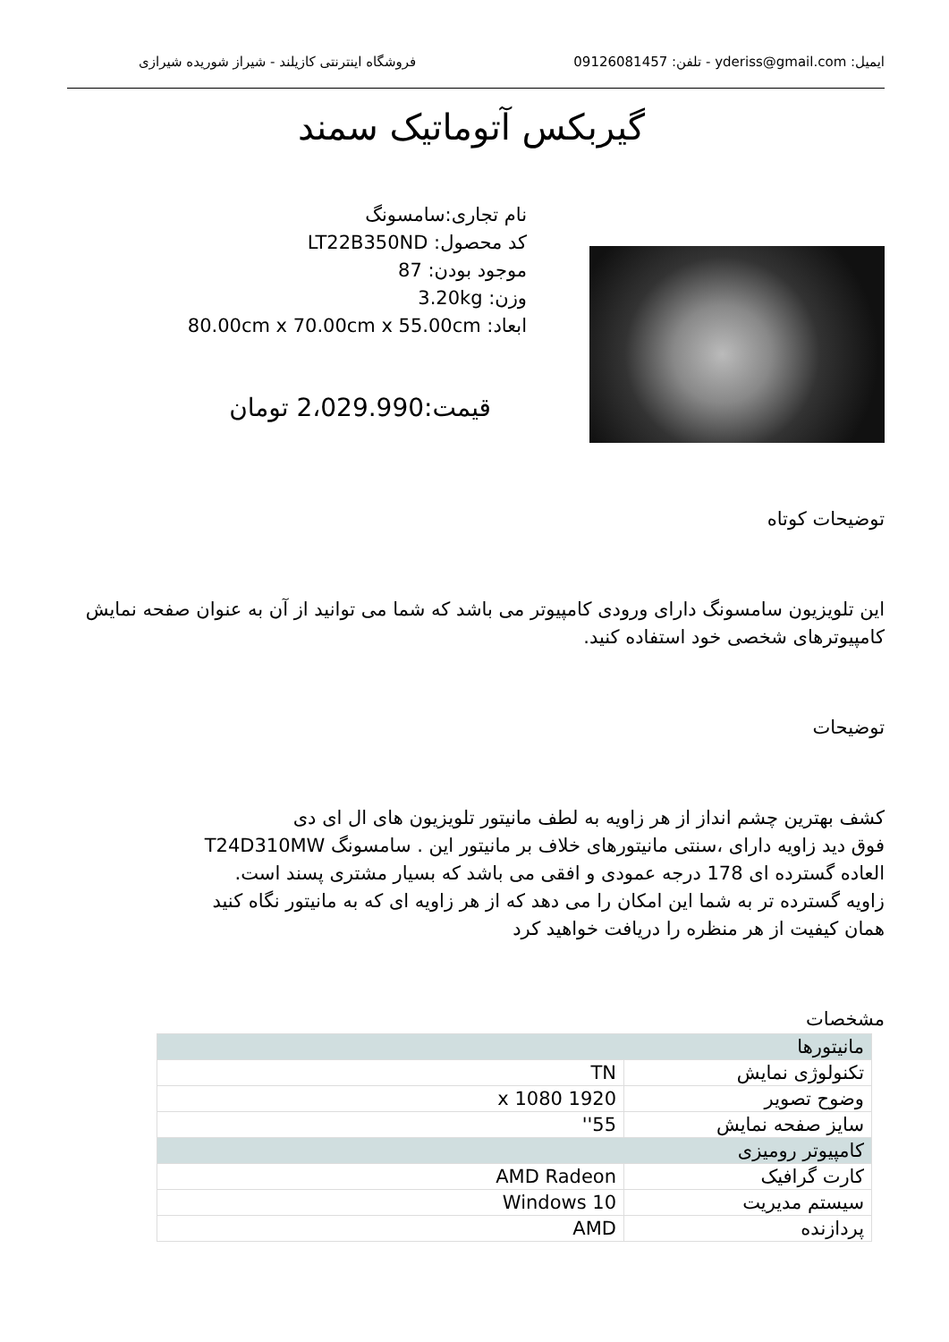ایمیل: yderiss@gmail.com - تلفن: 09126081457 فروشگاه اینترنتی کازیلند - شیراز شوریده شیرازی
گیربکس آتوماتیک سمند
نام تجاری:سامسونگ
کد محصول: LT22B350ND
موجود بودن: 87
وزن: 3.20kg
ابعاد: 80.00cm x 70.00cm x 55.00cm
قیمت:2،029.990 تومان
توضیحات کوتاه
این تلویزیون سامسونگ دارای ورودی کامپیوتر می باشد که شما می توانید از آن به عنوان صفحه نمایش کامپیوترهای شخصی خود استفاده کنید.
توضیحات
کشف بهترین چشم انداز از هر زاویه به لطف مانیتور تلویزیون های ال ای دی
فوق دید زاویه دارای ،سنتی مانیتورهای خلاف بر مانیتور این . سامسونگ T24D310MW
العاده گسترده ای 178 درجه عمودی و افقی می باشد که بسیار مشتری پسند است.
زاویه گسترده تر به شما این امکان را می دهد که از هر زاویه ای که به مانیتور نگاه کنید
همان کیفیت از هر منظره را دریافت خواهید کرد
مشخصات
| مانیتورها | |
| تکنولوژی نمایش | TN |
| وضوح تصویر | 1920 x 1080 |
| سایز صفحه نمایش | 55'' |
| کامپیوتر رومیزی | |
| کارت گرافیک | AMD Radeon |
| سیستم مدیریت | Windows 10 |
| پردازنده | AMD |